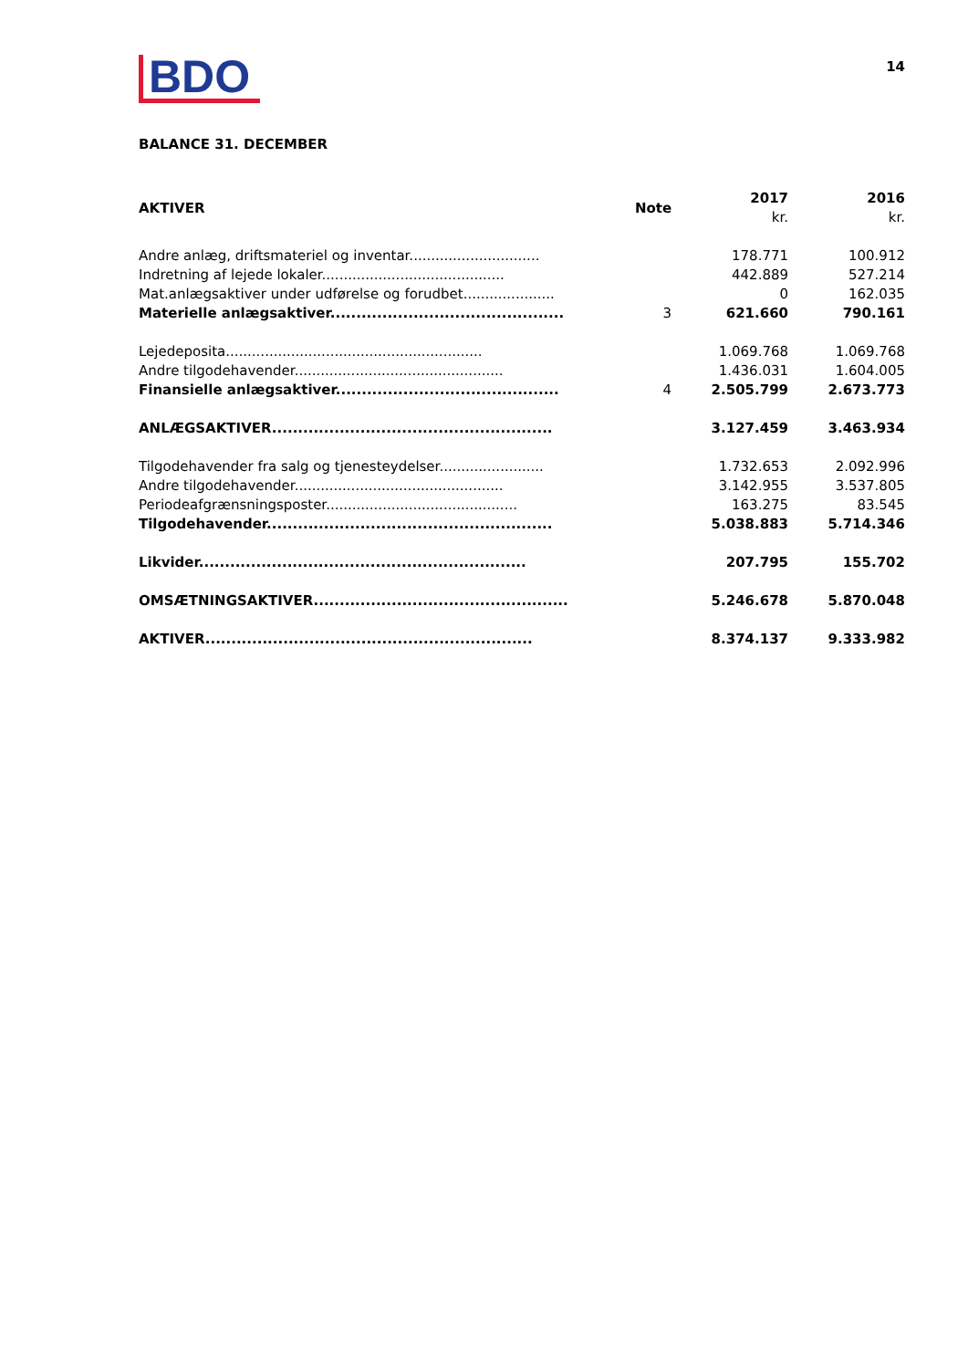BDO
14
BALANCE 31. DECEMBER
| AKTIVER | Note | 2017 kr. | 2016 kr. |
| --- | --- | --- | --- |
| Andre anlæg, driftsmateriel og inventar.............................. | | 178.771 | 100.912 |
| Indretning af lejede lokaler.......................................... | | 442.889 | 527.214 |
| Mat.anlægsaktiver under udførelse og forudbet..................... | | 0 | 162.035 |
| Materielle anlægsaktiver............................................. | 3 | 621.660 | 790.161 |
| Lejedeposita........................................................... | | 1.069.768 | 1.069.768 |
| Andre tilgodehavender................................................ | | 1.436.031 | 1.604.005 |
| Finansielle anlægsaktiver........................................... | 4 | 2.505.799 | 2.673.773 |
| ANLÆGSAKTIVER...................................................... | | 3.127.459 | 3.463.934 |
| Tilgodehavender fra salg og tjenesteydelser........................ | | 1.732.653 | 2.092.996 |
| Andre tilgodehavender................................................ | | 3.142.955 | 3.537.805 |
| Periodeafgrænsningsposter............................................ | | 163.275 | 83.545 |
| Tilgodehavender....................................................... | | 5.038.883 | 5.714.346 |
| Likvider............................................................... | | 207.795 | 155.702 |
| OMSÆTNINGSAKTIVER................................................. | | 5.246.678 | 5.870.048 |
| AKTIVER............................................................... | | 8.374.137 | 9.333.982 |